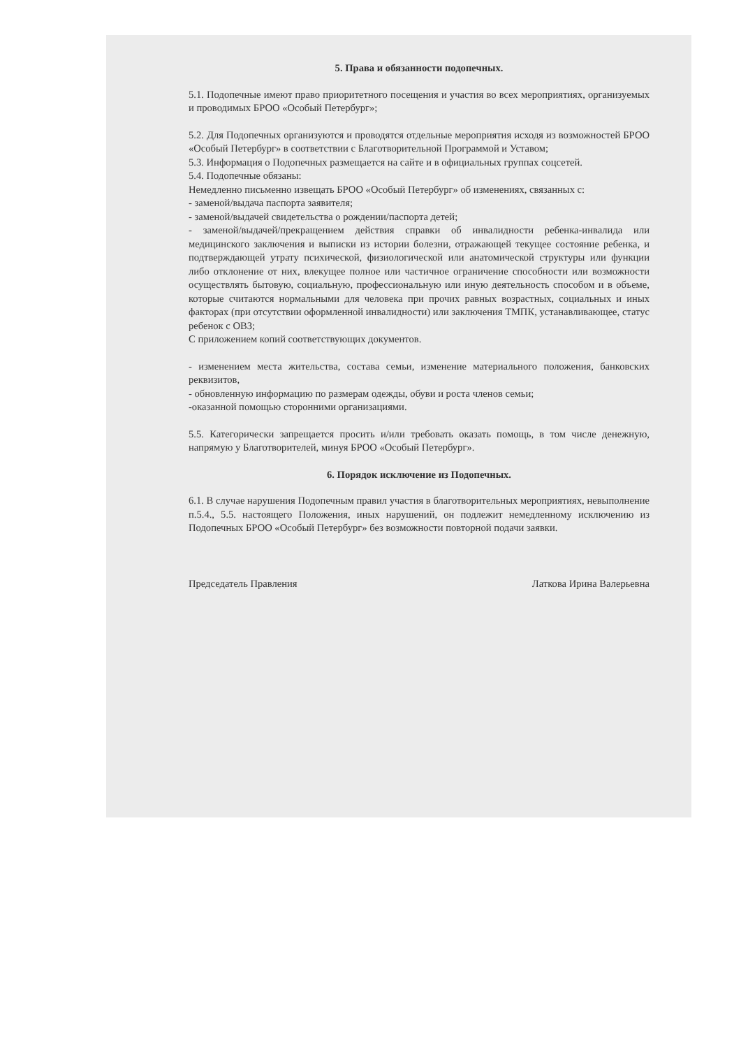5. Права и обязанности подопечных.
5.1. Подопечные имеют право приоритетного посещения и участия во всех мероприятиях, организуемых и проводимых БРОО «Особый Петербург»;
5.2. Для Подопечных организуются и проводятся отдельные мероприятия исходя из возможностей БРОО «Особый Петербург» в соответствии с Благотворительной Программой и Уставом;
5.3. Информация о Подопечных размещается на сайте и в официальных группах соцсетей.
5.4. Подопечные обязаны:
Немедленно письменно извещать БРОО «Особый Петербург» об изменениях, связанных с:
- заменой/выдача паспорта заявителя;
- заменой/выдачей свидетельства о рождении/паспорта детей;
- заменой/выдачей/прекращением действия справки об инвалидности ребенка-инвалида или медицинского заключения и выписки из истории болезни, отражающей текущее состояние ребенка, и подтверждающей утрату психической, физиологической или анатомической структуры или функции либо отклонение от них, влекущее полное или частичное ограничение способности или возможности осуществлять бытовую, социальную, профессиональную или иную деятельность способом и в объеме, которые считаются нормальными для человека при прочих равных возрастных, социальных и иных факторах (при отсутствии оформленной инвалидности) или заключения ТМПК, устанавливающее, статус ребенок с ОВЗ;
С приложением копий соответствующих документов.
- изменением места жительства, состава семьи, изменение материального положения, банковских реквизитов,
- обновленную информацию по размерам одежды, обуви и роста членов семьи;
-оказанной помощью сторонними организациями.
5.5. Категорически запрещается просить и/или требовать оказать помощь, в том числе денежную, напрямую у Благотворителей, минуя БРОО «Особый Петербург».
6. Порядок исключение из Подопечных.
6.1. В случае нарушения Подопечным правил участия в благотворительных мероприятиях, невыполнение п.5.4., 5.5. настоящего Положения, иных нарушений, он подлежит немедленному исключению из Подопечных БРОО «Особый Петербург» без возможности повторной подачи заявки.
Председатель Правления Латкова Ирина Валерьевна